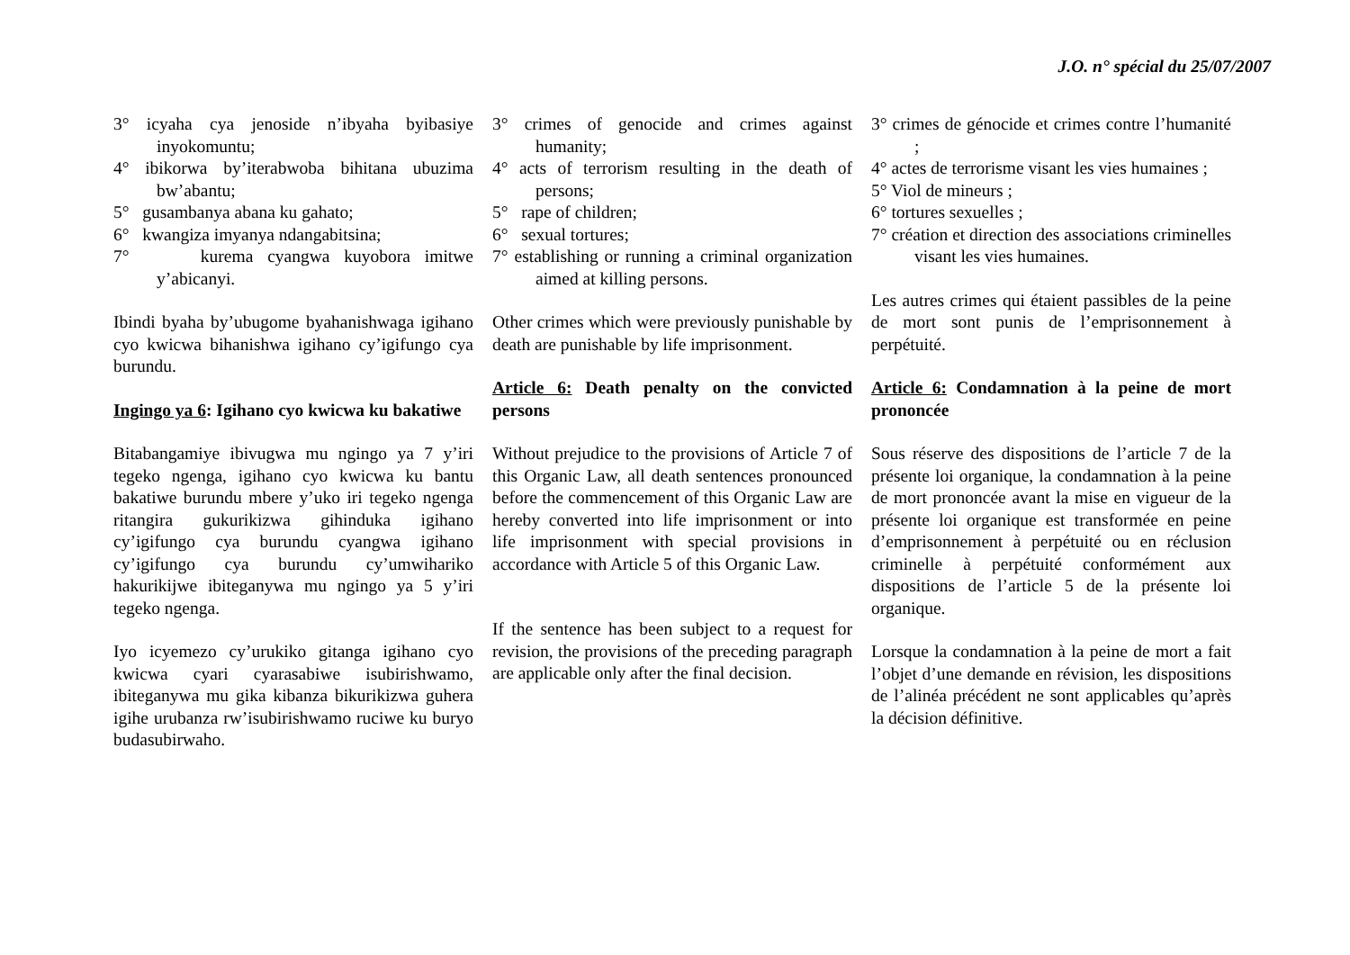J.O. n° spécial du 25/07/2007
3° icyaha cya jenoside n’ibyaha byibasiye inyokomuntu;
4° ibikorwa by’iterabwoba bihitana ubuzima bw’abantu;
5° gusambanya abana ku gahato;
6° kwangiza imyanya ndangabitsina;
7° kurema cyangwa kuyobora imitwe y’abicanyi.
Ibindi byaha by’ubugome byahanishwaga igihano cyo kwicwa bihanishwa igihano cy’igifungo cya burundu.
Ingingo ya 6: Igihano cyo kwicwa ku bakatiwe
Bitabangamiye ibivugwa mu ngingo ya 7 y’iri tegeko ngenga, igihano cyo kwicwa ku bantu bakatiwe burundu mbere y’uko iri tegeko ngenga ritangira gukurikizwa gihinduka igihano cy’igifungo cya burundu cyangwa igihano cy’igifungo cya burundu cy’umwihariko hakurikijwe ibiteganywa mu ngingo ya 5 y’iri tegeko ngenga.
Iyo icyemezo cy’urukiko gitanga igihano cyo kwicwa cyari cyarasabiwe isubirishwamo, ibiteganywa mu gika kibanza bikurikizwa guhera igihe urubanza rw’isubirishwamo ruciwe ku buryo budasubirwaho.
3° crimes of genocide and crimes against humanity;
4° acts of terrorism resulting in the death of persons;
5° rape of children;
6° sexual tortures;
7° establishing or running a criminal organization aimed at killing persons.
Other crimes which were previously punishable by death are punishable by life imprisonment.
Article 6: Death penalty on the convicted persons
Without prejudice to the provisions of Article 7 of this Organic Law, all death sentences pronounced before the commencement of this Organic Law are hereby converted into life imprisonment or into life imprisonment with special provisions in accordance with Article 5 of this Organic Law.
If the sentence has been subject to a request for revision, the provisions of the preceding paragraph are applicable only after the final decision.
3° crimes de génocide et crimes contre l’humanité ;
4° actes de terrorisme visant les vies humaines ;
5° Viol de mineurs ;
6° tortures sexuelles ;
7° création et direction des associations criminelles visant les vies humaines.
Les autres crimes qui étaient passibles de la peine de mort sont punis de l’emprisonnement à perpétuité.
Article 6: Condamnation à la peine de mort prononcée
Sous réserve des dispositions de l’article 7 de la présente loi organique, la condamnation à la peine de mort prononcée avant la mise en vigueur de la présente loi organique est transformée en peine d’emprisonnement à perpétuité ou en réclusion criminelle à perpétuité conformément aux dispositions de l’article 5 de la présente loi organique.
Lorsque la condamnation à la peine de mort a fait l’objet d’une demande en révision, les dispositions de l’alinéa précédent ne sont applicables qu’après la décision définitive.